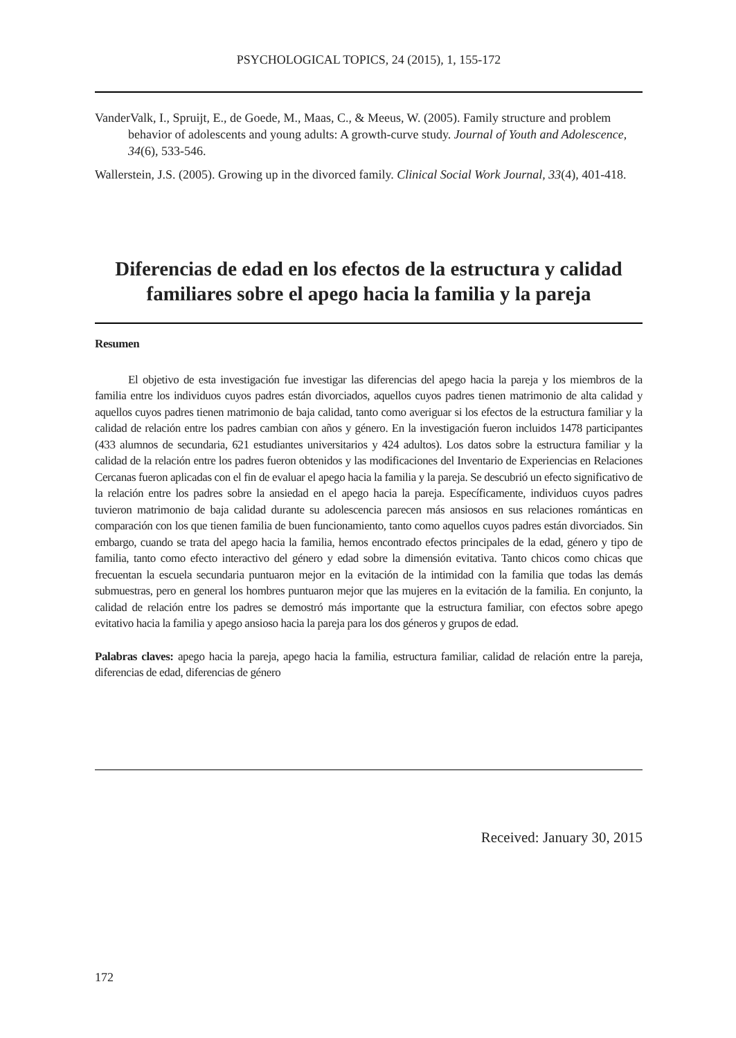PSYCHOLOGICAL TOPICS, 24 (2015), 1, 155-172
VanderValk, I., Spruijt, E., de Goede, M., Maas, C., & Meeus, W. (2005). Family structure and problem behavior of adolescents and young adults: A growth-curve study. Journal of Youth and Adolescence, 34(6), 533-546.
Wallerstein, J.S. (2005). Growing up in the divorced family. Clinical Social Work Journal, 33(4), 401-418.
Diferencias de edad en los efectos de la estructura y calidad familiares sobre el apego hacia la familia y la pareja
Resumen
El objetivo de esta investigación fue investigar las diferencias del apego hacia la pareja y los miembros de la familia entre los individuos cuyos padres están divorciados, aquellos cuyos padres tienen matrimonio de alta calidad y aquellos cuyos padres tienen matrimonio de baja calidad, tanto como averiguar si los efectos de la estructura familiar y la calidad de relación entre los padres cambian con años y género. En la investigación fueron incluidos 1478 participantes (433 alumnos de secundaria, 621 estudiantes universitarios y 424 adultos). Los datos sobre la estructura familiar y la calidad de la relación entre los padres fueron obtenidos y las modificaciones del Inventario de Experiencias en Relaciones Cercanas fueron aplicadas con el fin de evaluar el apego hacia la familia y la pareja. Se descubrió un efecto significativo de la relación entre los padres sobre la ansiedad en el apego hacia la pareja. Específicamente, individuos cuyos padres tuvieron matrimonio de baja calidad durante su adolescencia parecen más ansiosos en sus relaciones románticas en comparación con los que tienen familia de buen funcionamiento, tanto como aquellos cuyos padres están divorciados. Sin embargo, cuando se trata del apego hacia la familia, hemos encontrado efectos principales de la edad, género y tipo de familia, tanto como efecto interactivo del género y edad sobre la dimensión evitativa. Tanto chicos como chicas que frecuentan la escuela secundaria puntuaron mejor en la evitación de la intimidad con la familia que todas las demás submuestras, pero en general los hombres puntuaron mejor que las mujeres en la evitación de la familia. En conjunto, la calidad de relación entre los padres se demostró más importante que la estructura familiar, con efectos sobre apego evitativo hacia la familia y apego ansioso hacia la pareja para los dos géneros y grupos de edad.
Palabras claves: apego hacia la pareja, apego hacia la familia, estructura familiar, calidad de relación entre la pareja, diferencias de edad, diferencias de género
Received: January 30, 2015
172